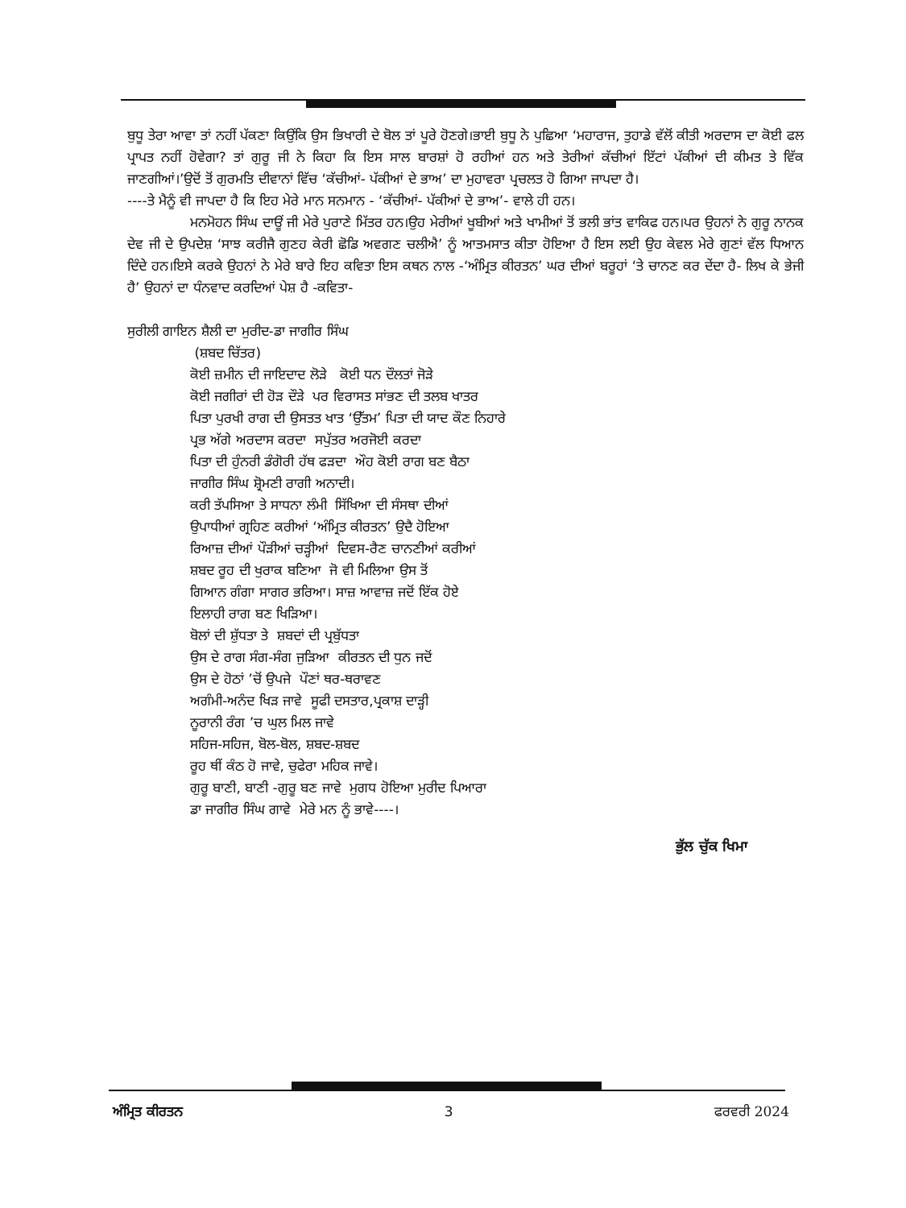ਬੁਧੂ ਤੇਰਾ ਆਵਾ ਤਾਂ ਨਹੀਂ ਪੱਕਣਾ ਕਿਉਂਕਿ ਉਸ ਭਿਖਾਰੀ ਦੇ ਬੋਲ ਤਾਂ ਪੂਰੇ ਹੋਣਗੇ।ਭਾਈ ਬੁਧੂ ਨੇ ਪੁਛਿਆ ‘ਮਹਾਰਾਜ, ਤੁਹਾਡੇ ਵੱਲੋਂ ਕੀਤੀ ਅਰਦਾਸ ਦਾ ਕੋਈ ਫਲ ਪ੍ਰਾਪਤ ਨਹੀਂ ਹੋਵੇਗਾ? ਤਾਂ ਗੁਰੂ ਜੀ ਨੇ ਕਿਹਾ ਕਿ ਇਸ ਸਾਲ ਬਾਰਸ਼ਾਂ ਹੋ ਰਹੀਆਂ ਹਨ ਅਤੇ ਤੇਰੀਆਂ ਕੱਚੀਆਂ ਇੱਟਾਂ ਪੱਕੀਆਂ ਦੀ ਕੀਮਤ ਤੇ ਵਿੱਕ ਜਾਣਗੀਆਂ।’ਉਦੋਂ ਤੋਂ ਗੁਰਮਤਿ ਦੀਵਾਨਾਂ ਵਿੱਚ ‘ਕੱਚੀਆਂ- ਪੱਕੀਆਂ ਦੇ ਭਾਅ’ ਦਾ ਮੁਹਾਵਰਾ ਪ੍ਰਚਲਤ ਹੋ ਗਿਆ ਜਾਪਦਾ ਹੈ।
----ਤੇ ਮੈਨੂੰ ਵੀ ਜਾਪਦਾ ਹੈ ਕਿ ਇਹ ਮੇਰੇ ਮਾਨ ਸਨਮਾਨ - ‘ਕੱਚੀਆਂ- ਪੱਕੀਆਂ ਦੇ ਭਾਅ’- ਵਾਲੇ ਹੀ ਹਨ।
ਮਨਮੋਹਨ ਸਿੰਘ ਦਾਊਂ ਜੀ ਮੇਰੇ ਪੁਰਾਣੇ ਮਿੱਤਰ ਹਨ।ਉਹ ਮੇਰੀਆਂ ਖੂਬੀਆਂ ਅਤੇ ਖਾਮੀਆਂ ਤੋਂ ਭਲੀ ਭਾਂਤ ਵਾਕਿਫ ਹਨ।ਪਰ ਉਹਨਾਂ ਨੇ ਗੁਰੂ ਨਾਨਕ ਦੇਵ ਜੀ ਦੇ ਉਪਦੇਸ਼ ‘ਸਾਝ ਕਰੀਜੈ ਗੁਣਹ ਕੇਰੀ ਛੋਡਿ ਅਵਗਣ ਚਲੀਐ’ ਨੂੰ ਆਤਮਸਾਤ ਕੀਤਾ ਹੋਇਆ ਹੈ ਇਸ ਲਈ ਉਹ ਕੇਵਲ ਮੇਰੇ ਗੁਣਾਂ ਵੱਲ ਧਿਆਨ ਦਿੰਦੇ ਹਨ।ਇਸੇ ਕਰਕੇ ਉਹਨਾਂ ਨੇ ਮੇਰੇ ਬਾਰੇ ਇਹ ਕਵਿਤਾ ਇਸ ਕਥਨ ਨਾਲ -‘ਅੰਮ੍ਰਿਤ ਕੀਰਤਨ’ ਘਰ ਦੀਆਂ ਬਰੂਹਾਂ ‘ਤੇ ਚਾਨਣ ਕਰ ਦੇਂਦਾ ਹੈ- ਲਿਖ ਕੇ ਭੇਜੀ ਹੈ’ ਉਹਨਾਂ ਦਾ ਧੰਨਵਾਦ ਕਰਦਿਆਂ ਪੇਸ਼ ਹੈ -ਕਵਿਤਾ-
ਸੁਰੀਲੀ ਗਾਇਨ ਸ਼ੈਲੀ ਦਾ ਮੁਰੀਦ-ਡਾ ਜਾਗੀਰ ਸਿੰਘ
(ਸ਼ਬਦ ਚਿੱਤਰ)
ਕੋਈ ਜ਼ਮੀਨ ਦੀ ਜਾਇਦਾਦ ਲੋੜੇ ਕੋਈ ਧਨ ਦੌਲਤਾਂ ਜੋੜੇ
ਕੋਈ ਜਗੀਰਾਂ ਦੀ ਹੋੜ ਦੌੜੇ ਪਰ ਵਿਰਾਸਤ ਸਾਂਭਣ ਦੀ ਤਲਬ ਖਾਤਰ
ਪਿਤਾ ਪੁਰਖੀ ਰਾਗ ਦੀ ਉਸਤਤ ਖਾਤ ‘ਉੱਤਮ’ ਪਿਤਾ ਦੀ ਯਾਦ ਕੌਣ ਨਿਹਾਰੇ
ਪ੍ਰਭ ਅੱਗੇ ਅਰਦਾਸ ਕਰਦਾ ਸਪੁੱਤਰ ਅਰਜੋਈ ਕਰਦਾ
ਪਿਤਾ ਦੀ ਹੁੰਨਰੀ ਡੰਗੋਰੀ ਹੱਥ ਫੜਦਾ ਔਹ ਕੋਈ ਰਾਗ ਬਣ ਬੈਠਾ
ਜਾਗੀਰ ਸਿੰਘ ਸ਼੍ਰੋਮਣੀ ਰਾਗੀ ਅਨਾਦੀ।
ਕਰੀ ਤੱਪਸਿਆ ਤੇ ਸਾਧਨਾ ਲੰਮੀ ਸਿੱਖਿਆ ਦੀ ਸੰਸਥਾ ਦੀਆਂ
ਉਪਾਧੀਆਂ ਗ੍ਰਹਿਣ ਕਰੀਆਂ ‘ਅੰਮ੍ਰਿਤ ਕੀਰਤਨ’ ਉਦੈ ਹੋਇਆ
ਰਿਆਜ਼ ਦੀਆਂ ਪੌੜੀਆਂ ਚੜ੍ਹੀਆਂ ਦਿਵਸ-ਰੈਣ ਚਾਨਣੀਆਂ ਕਰੀਆਂ
ਸ਼ਬਦ ਰੂਹ ਦੀ ਖੁਰਾਕ ਬਣਿਆ ਜੋ ਵੀ ਮਿਲਿਆ ਉਸ ਤੋਂ
ਗਿਆਨ ਗੰਗਾ ਸਾਗਰ ਭਰਿਆ। ਸਾਜ਼ ਆਵਾਜ਼ ਜਦੋਂ ਇੱਕ ਹੋਏ
ਇਲਾਹੀ ਰਾਗ ਬਣ ਖਿੜਿਆ।
ਬੋਲਾਂ ਦੀ ਸ਼ੁੱਧਤਾ ਤੇ ਸ਼ਬਦਾਂ ਦੀ ਪ੍ਰਬੁੱਧਤਾ
ਉਸ ਦੇ ਰਾਗ ਸੰਗ-ਸੰਗ ਜੁੜਿਆ ਕੀਰਤਨ ਦੀ ਧੁਨ ਜਦੋਂ
ਉਸ ਦੇ ਹੋਠਾਂ ’ਚੋਂ ਉਪਜੇ ਪੌਣਾਂ ਥਰ-ਥਰਾਵਣ
ਅਗੰਮੀ-ਅਨੰਦ ਖਿੜ ਜਾਵੇ ਸੂਫੀ ਦਸਤਾਰ,ਪ੍ਰਕਾਸ਼ ਦਾੜ੍ਹੀ
ਨੂਰਾਨੀ ਰੰਗ ’ਚ ਘੁਲ ਮਿਲ ਜਾਵੇ
ਸਹਿਜ-ਸਹਿਜ, ਬੋਲ-ਬੋਲ, ਸ਼ਬਦ-ਸ਼ਬਦ
ਰੂਹ ਥੀਂ ਕੰਠ ਹੋ ਜਾਵੇ, ਚੁਫੇਰਾ ਮਹਿਕ ਜਾਵੇ।
ਗੁਰੂ ਬਾਣੀ, ਬਾਣੀ -ਗੁਰੂ ਬਣ ਜਾਵੇ ਮੁਗਧ ਹੋਇਆ ਮੁਰੀਦ ਪਿਆਰਾ
ਡਾ ਜਾਗੀਰ ਸਿੰਘ ਗਾਵੇ ਮੇਰੇ ਮਨ ਨੂੰ ਭਾਵੇ----।
ਭੁੱਲ ਚੁੱਕ ਖਿਮਾ
ਅੰਮ੍ਰਿਤ ਕੀਰਤਨ 3 ਫਰਵਰੀ 2024